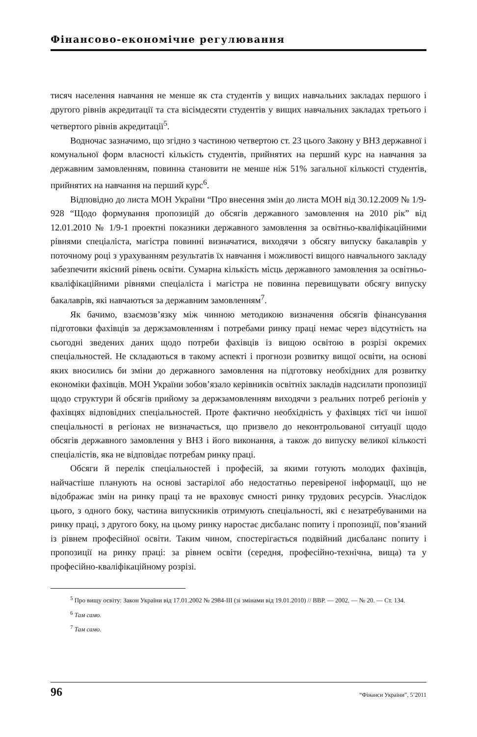Фінансово-економічне регулювання
тисяч населення навчання не менше як ста студентів у вищих навчальних закладах першого і другого рівнів акредитації та ста вісімдесяти студентів у вищих навчальних закладах третього і четвертого рівнів акредитації<sup>5</sup>.
Водночас зазначимо, що згідно з частиною четвертою ст. 23 цього Закону у ВНЗ державної і комунальної форм власності кількість студентів, прийнятих на перший курс на навчання за державним замовленням, повинна становити не менше ніж 51% загальної кількості студентів, прийнятих на навчання на перший курс<sup>6</sup>.
Відповідно до листа МОН України “Про внесення змін до листа МОН від 30.12.2009 № 1/9-928 “Щодо формування пропозицій до обсягів державного замовлення на 2010 рік” від 12.01.2010 № 1/9-1 проектні показники державного замовлення за освітньо-кваліфікаційними рівнями спеціаліста, магістра повинні визначатися, виходячи з обсягу випуску бакалаврів у поточному році з урахуванням результатів їх навчання і можливості вищого навчального закладу забезпечити якісний рівень освіти. Сумарна кількість місць державного замовлення за освітньо-кваліфікаційними рівнями спеціаліста і магістра не повинна перевищувати обсягу випуску бакалаврів, які навчаються за державним замовленням<sup>7</sup>.
Як бачимо, взаємозв’язку між чинною методикою визначення обсягів фінансування підготовки фахівців за держзамовленням і потребами ринку праці немає через відсутність на сьогодні зведених даних щодо потреби фахівців із вищою освітою в розрізі окремих спеціальностей. Не складаються в такому аспекті і прогнози розвитку вищої освіти, на основі яких вносились би зміни до державного замовлення на підготовку необхідних для розвитку економіки фахівців. МОН України зобов’язало керівників освітніх закладів надсилати пропозиції щодо структури й обсягів прийому за держзамовленням виходячи з реальних потреб регіонів у фахівцях відповідних спеціальностей. Проте фактично необхідність у фахівцях тієї чи іншої спеціальності в регіонах не визначається, що призвело до неконтрольованої ситуації щодо обсягів державного замовлення у ВНЗ і його виконання, а також до випуску великої кількості спеціалістів, яка не відповідає потребам ринку праці.
Обсяги й перелік спеціальностей і професій, за якими готують молодих фахівців, найчастіше планують на основі застарілої або недостатньо перевіреної інформації, що не відображає змін на ринку праці та не враховує ємності ринку трудових ресурсів. Унаслідок цього, з одного боку, частина випускників отримують спеціальності, які є незатребуваними на ринку праці, з другого боку, на цьому ринку наростає дисбаланс попиту і пропозиції, пов’язаний із рівнем професійної освіти. Таким чином, спостерігається подвійний дисбаланс попиту і пропозиції на ринку праці: за рівнем освіти (середня, професійно-технічна, вища) та у професійно-кваліфікаційному розрізі.
<sup>5</sup> Про вищу освіту: Закон України від 17.01.2002 № 2984-III (зі змінами від 19.01.2010) // ВВР. — 2002. — № 20. — Ст. 134.
<sup>6</sup> Там само.
<sup>7</sup> Там само.
96 “Фінанси України”, 5’2011